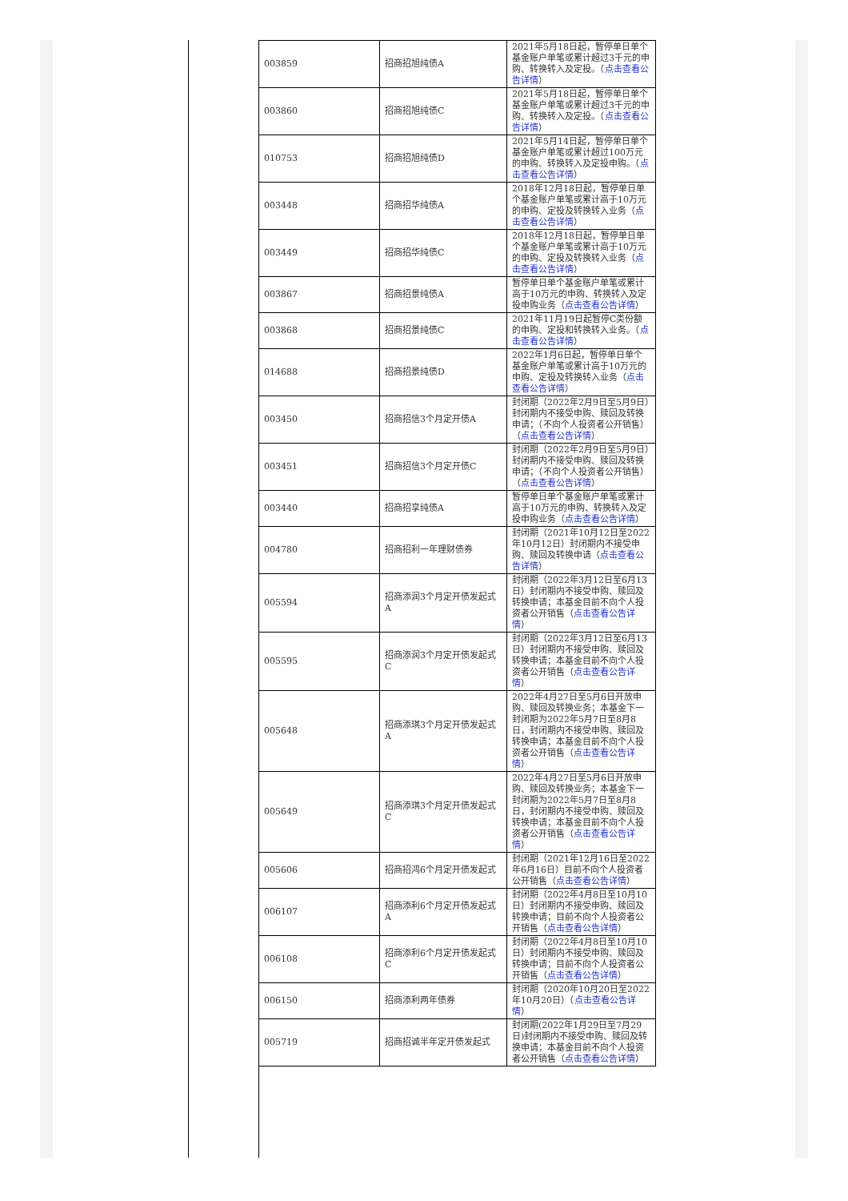| 003859 | 招商招旭纯债A | 2021年5月18日起，暂停单日单个基金账户单笔或累计超过3千元的申购、转换转入及定投。（ 点击查看公告详情 ） |
| 003860 | 招商招旭纯债C | 2021年5月18日起，暂停单日单个基金账户单笔或累计超过3千元的申购、转换转入及定投。（ 点击查看公告详情 ） |
| 010753 | 招商招旭纯债D | 2021年5月14日起，暂停单日单个基金账户单笔或累计超过100万元的申购、转换转入及定投申购。（ 点击查看公告详情 ） |
| 003448 | 招商招华纯债A | 2018年12月18日起，暂停单日单个基金账户单笔或累计高于10万元的申购、定投及转换转入业务（ 点击查看公告详情 ） |
| 003449 | 招商招华纯债C | 2018年12月18日起，暂停单日单个基金账户单笔或累计高于10万元的申购、定投及转换转入业务（ 点击查看公告详情 ） |
| 003867 | 招商招景纯债A | 暂停单日单个基金账户单笔或累计高于10万元的申购、转换转入及定投申购业务（ 点击查看公告详情 ） |
| 003868 | 招商招景纯债C | 2021年11月19日起暂停C类份额的申购、定投和转换转入业务。（ 点击查看公告详情 ） |
| 014688 | 招商招景纯债D | 2022年1月6日起，暂停单日单个基金账户单笔或累计高于10万元的申购、定投及转换转入业务（ 点击查看公告详情 ） |
| 003450 | 招商招信3个月定开债A | 封闭期（2022年2月9日至5月9日）封闭期内不接受申购、赎回及转换申请；（不向个人投资者公开销售）（ 点击查看公告详情 ） |
| 003451 | 招商招信3个月定开债C | 封闭期（2022年2月9日至5月9日）封闭期内不接受申购、赎回及转换申请；（不向个人投资者公开销售）（ 点击查看公告详情 ） |
| 003440 | 招商招享纯债A | 暂停单日单个基金账户单笔或累计高于10万元的申购、转换转入及定投申购业务（ 点击查看公告详情 ） |
| 004780 | 招商招利一年理财债券 | 封闭期（2021年10月12日至2022年10月12日）封闭期内不接受申购、赎回及转换申请（ 点击查看公告详情 ） |
| 005594 | 招商添润3个月定开债发起式A | 封闭期（2022年3月12日至6月13日）封闭期内不接受申购、赎回及转换申请；本基金目前不向个人投资者公开销售（ 点击查看公告详情 ） |
| 005595 | 招商添润3个月定开债发起式C | 封闭期（2022年3月12日至6月13日）封闭期内不接受申购、赎回及转换申请；本基金目前不向个人投资者公开销售（ 点击查看公告详情 ） |
| 005648 | 招商添琪3个月定开债发起式A | 2022年4月27日至5月6日开放申购、赎回及转换业务；本基金下一封闭期为2022年5月7日至8月8日，封闭期内不接受申购、赎回及转换申请；本基金目前不向个人投资者公开销售（ 点击查看公告详情 ） |
| 005649 | 招商添琪3个月定开债发起式C | 2022年4月27日至5月6日开放申购、赎回及转换业务；本基金下一封闭期为2022年5月7日至8月8日，封闭期内不接受申购、赎回及转换申请；本基金目前不向个人投资者公开销售（ 点击查看公告详情 ） |
| 005606 | 招商招鸿6个月定开债发起式 | 封闭期（2021年12月16日至2022年6月16日）目前不向个人投资者公开销售（ 点击查看公告详情 ） |
| 006107 | 招商添利6个月定开债发起式A | 封闭期（2022年4月8日至10月10日）封闭期内不接受申购、赎回及转换申请；目前不向个人投资者公开销售（ 点击查看公告详情 ） |
| 006108 | 招商添利6个月定开债发起式C | 封闭期（2022年4月8日至10月10日）封闭期内不接受申购、赎回及转换申请；目前不向个人投资者公开销售（ 点击查看公告详情 ） |
| 006150 | 招商添利两年债券 | 封闭期（2020年10月20日至2022年10月20日）（ 点击查看公告详情 ） |
| 005719 | 招商招诚半年定开债发起式 | 封闭期(2022年1月29日至7月29日)封闭期内不接受申购、赎回及转换申请；本基金目前不向个人投资者公开销售（ 点击查看公告详情 ） |